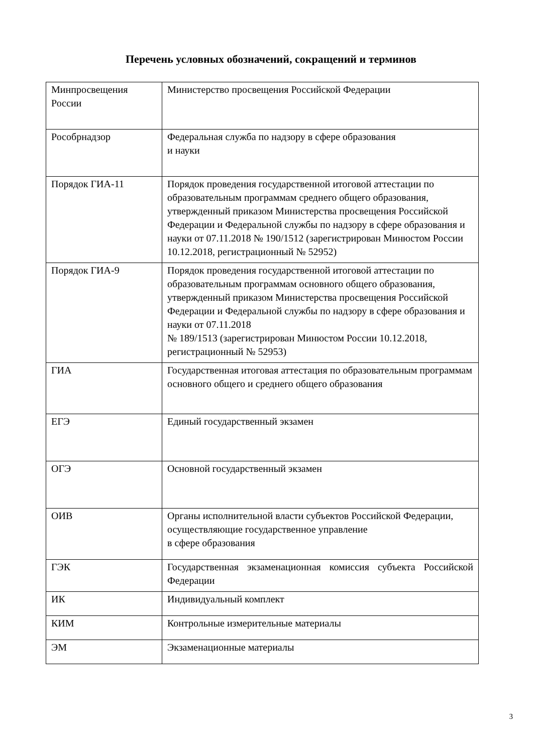Перечень условных обозначений, сокращений и терминов
| Минпросвещения России | Министерство просвещения Российской Федерации |
| Рособрнадзор | Федеральная служба по надзору в сфере образования и науки |
| Порядок ГИА-11 | Порядок проведения государственной итоговой аттестации по образовательным программам среднего общего образования, утвержденный приказом Министерства просвещения Российской Федерации и Федеральной службы по надзору в сфере образования и науки от 07.11.2018 № 190/1512 (зарегистрирован Минюстом России 10.12.2018, регистрационный № 52952) |
| Порядок ГИА-9 | Порядок проведения государственной итоговой аттестации по образовательным программам основного общего образования, утвержденный приказом Министерства просвещения Российской Федерации и Федеральной службы по надзору в сфере образования и науки от 07.11.2018 № 189/1513 (зарегистрирован Минюстом России 10.12.2018, регистрационный № 52953) |
| ГИА | Государственная итоговая аттестация по образовательным программам основного общего и среднего общего образования |
| ЕГЭ | Единый государственный экзамен |
| ОГЭ | Основной государственный экзамен |
| ОИВ | Органы исполнительной власти субъектов Российской Федерации, осуществляющие государственное управление в сфере образования |
| ГЭК | Государственная экзаменационная комиссия субъекта Российской Федерации |
| ИК | Индивидуальный комплект |
| КИМ | Контрольные измерительные материалы |
| ЭМ | Экзаменационные материалы |
3